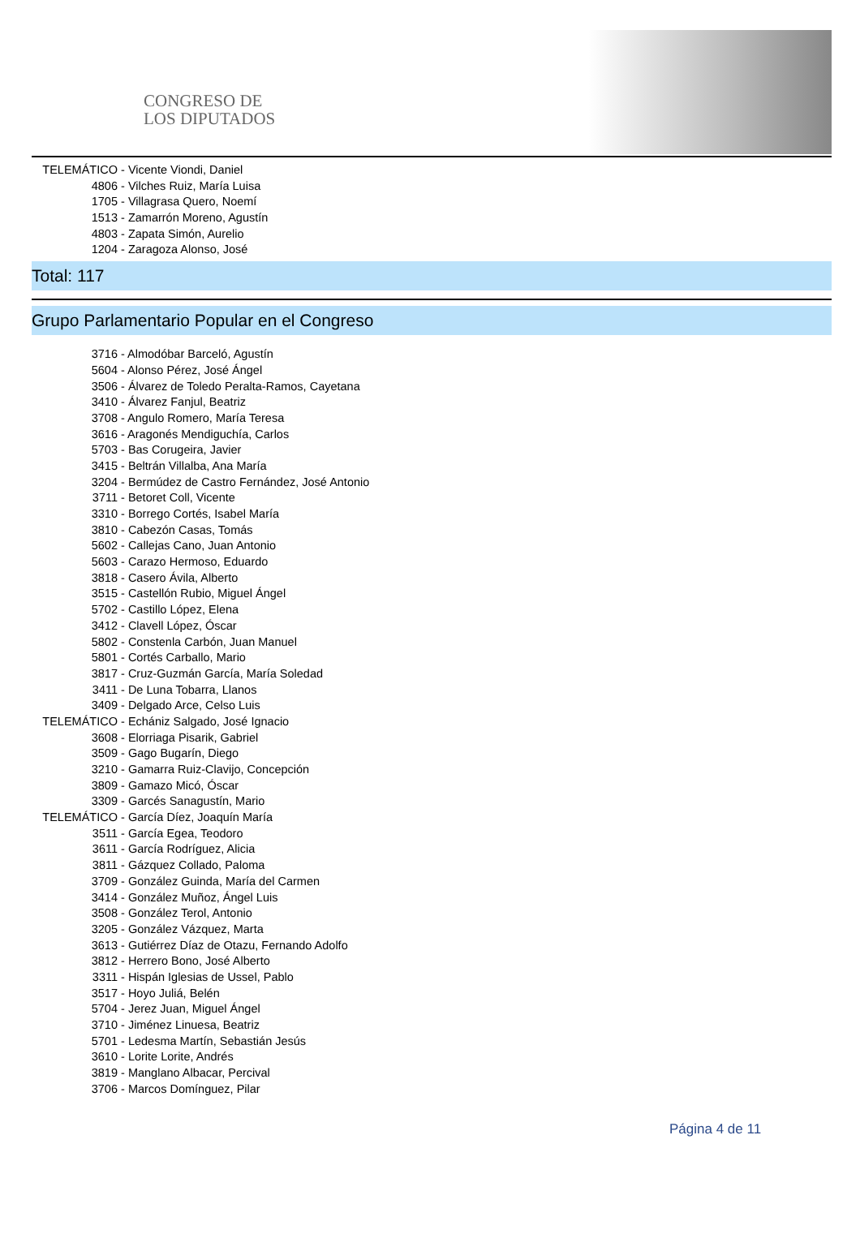CONGRESO DE
LOS DIPUTADOS
TELEMÁTICO - Vicente Viondi, Daniel
4806 - Vilches Ruiz, María Luisa
1705 - Villagrasa Quero, Noemí
1513 - Zamarrón Moreno, Agustín
4803 - Zapata Simón, Aurelio
1204 - Zaragoza Alonso, José
Total: 117
Grupo Parlamentario Popular en el Congreso
3716 - Almodóbar Barceló, Agustín
5604 - Alonso Pérez, José Ángel
3506 - Álvarez de Toledo Peralta-Ramos, Cayetana
3410 - Álvarez Fanjul, Beatriz
3708 - Angulo Romero, María Teresa
3616 - Aragonés Mendiguchía, Carlos
5703 - Bas Corugeira, Javier
3415 - Beltrán Villalba, Ana María
3204 - Bermúdez de Castro Fernández, José Antonio
3711 - Betoret Coll, Vicente
3310 - Borrego Cortés, Isabel María
3810 - Cabezón Casas, Tomás
5602 - Callejas Cano, Juan Antonio
5603 - Carazo Hermoso, Eduardo
3818 - Casero Ávila, Alberto
3515 - Castellón Rubio, Miguel Ángel
5702 - Castillo López, Elena
3412 - Clavell López, Óscar
5802 - Constenla Carbón, Juan Manuel
5801 - Cortés Carballo, Mario
3817 - Cruz-Guzmán García, María Soledad
3411 - De Luna Tobarra, Llanos
3409 - Delgado Arce, Celso Luis
TELEMÁTICO - Echániz Salgado, José Ignacio
3608 - Elorriaga Pisarik, Gabriel
3509 - Gago Bugarín, Diego
3210 - Gamarra Ruiz-Clavijo, Concepción
3809 - Gamazo Micó, Óscar
3309 - Garcés Sanagustín, Mario
TELEMÁTICO - García Díez, Joaquín María
3511 - García Egea, Teodoro
3611 - García Rodríguez, Alicia
3811 - Gázquez Collado, Paloma
3709 - González Guinda, María del Carmen
3414 - González Muñoz, Ángel Luis
3508 - González Terol, Antonio
3205 - González Vázquez, Marta
3613 - Gutiérrez Díaz de Otazu, Fernando Adolfo
3812 - Herrero Bono, José Alberto
3311 - Hispán Iglesias de Ussel, Pablo
3517 - Hoyo Juliá, Belén
5704 - Jerez Juan, Miguel Ángel
3710 - Jiménez Linuesa, Beatriz
5701 - Ledesma Martín, Sebastián Jesús
3610 - Lorite Lorite, Andrés
3819 - Manglano Albacar, Percival
3706 - Marcos Domínguez, Pilar
Página 4 de 11